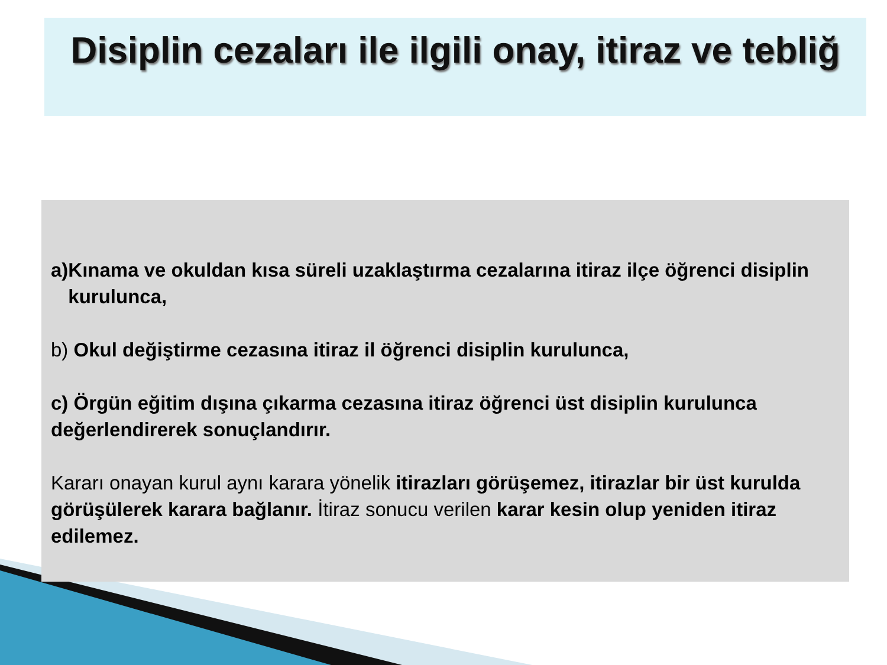Disiplin cezaları ile ilgili onay, itiraz ve tebliğ
a) Kınama ve okuldan kısa süreli uzaklaştırma cezalarına itiraz ilçe öğrenci disiplin kurulunca,
b) Okul değiştirme cezasına itiraz il öğrenci disiplin kurulunca,
c) Örgün eğitim dışına çıkarma cezasına itiraz öğrenci üst disiplin kurulunca değerlendirerek sonuçlandırır.
Kararı onayan kurul aynı karara yönelik itirazları görüşemez, itirazlar bir üst kurulda görüşülerek karara bağlanır. İtiraz sonucu verilen karar kesin olup yeniden itiraz edilemez.